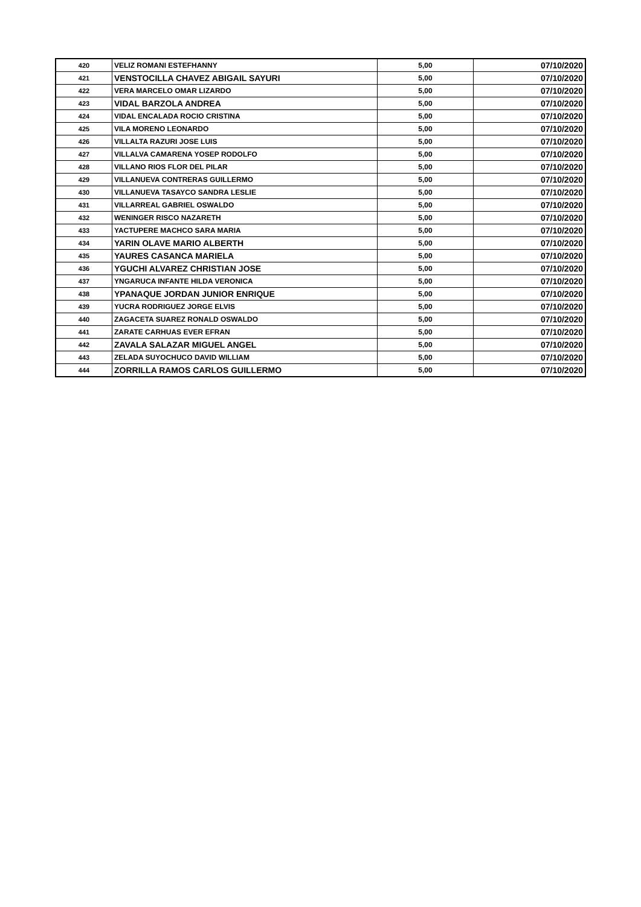| 420 | VELIZ ROMANI ESTEFHANNY | 5,00 | 07/10/2020 |
| 421 | VENSTOCILLA CHAVEZ ABIGAIL SAYURI | 5,00 | 07/10/2020 |
| 422 | VERA MARCELO OMAR LIZARDO | 5,00 | 07/10/2020 |
| 423 | VIDAL BARZOLA ANDREA | 5,00 | 07/10/2020 |
| 424 | VIDAL ENCALADA ROCIO CRISTINA | 5,00 | 07/10/2020 |
| 425 | VILA MORENO LEONARDO | 5,00 | 07/10/2020 |
| 426 | VILLALTA RAZURI JOSE LUIS | 5,00 | 07/10/2020 |
| 427 | VILLALVA CAMARENA YOSEP RODOLFO | 5,00 | 07/10/2020 |
| 428 | VILLANO RIOS FLOR DEL PILAR | 5,00 | 07/10/2020 |
| 429 | VILLANUEVA CONTRERAS GUILLERMO | 5,00 | 07/10/2020 |
| 430 | VILLANUEVA TASAYCO SANDRA LESLIE | 5,00 | 07/10/2020 |
| 431 | VILLARREAL GABRIEL OSWALDO | 5,00 | 07/10/2020 |
| 432 | WENINGER RISCO NAZARETH | 5,00 | 07/10/2020 |
| 433 | YACTUPERE MACHCO SARA MARIA | 5,00 | 07/10/2020 |
| 434 | YARIN OLAVE MARIO ALBERTH | 5,00 | 07/10/2020 |
| 435 | YAURES CASANCA MARIELA | 5,00 | 07/10/2020 |
| 436 | YGUCHI ALVAREZ CHRISTIAN JOSE | 5,00 | 07/10/2020 |
| 437 | YNGARUCA INFANTE HILDA VERONICA | 5,00 | 07/10/2020 |
| 438 | YPANAQUE JORDAN JUNIOR ENRIQUE | 5,00 | 07/10/2020 |
| 439 | YUCRA RODRIGUEZ JORGE ELVIS | 5,00 | 07/10/2020 |
| 440 | ZAGACETA SUAREZ RONALD OSWALDO | 5,00 | 07/10/2020 |
| 441 | ZARATE CARHUAS EVER EFRAN | 5,00 | 07/10/2020 |
| 442 | ZAVALA SALAZAR MIGUEL ANGEL | 5,00 | 07/10/2020 |
| 443 | ZELADA SUYOCHUCO DAVID WILLIAM | 5,00 | 07/10/2020 |
| 444 | ZORRILLA RAMOS CARLOS GUILLERMO | 5,00 | 07/10/2020 |